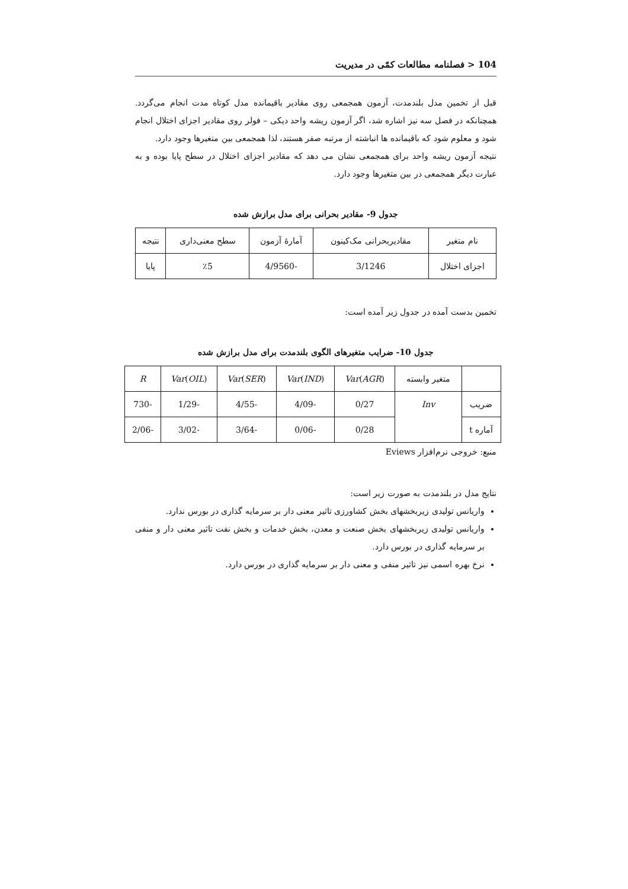104 < فصلنامه مطالعات کمّی در مدیریت
قبل از تخمین مدل بلندمدت، آزمون همجمعی روی مقادیر باقیمانده مدل کوتاه مدت انجام می‌گردد. همچنانکه در فصل سه نیز اشاره شد، اگر آزمون ریشه واحد دیکی – فولر روی مقادیر اجزای اختلال انجام شود و معلوم شود که باقیمانده ها انباشته از مرتبه صفر هستند، لذا همجمعی بین متغیرها وجود دارد.
نتیجه آزمون ریشه واحد برای همجمعی نشان می دهد که مقادیر اجزای اختلال در سطح پایا بوده و به عبارت دیگر همجمعی در بین متغیرها وجود دارد.
جدول 9- مقادیر بحرانی برای مدل برازش شده
| نام متغیر | مقادیربحرانی مک‌کینون | آمارهٔ آزمون | سطح معنی‌داری | نتیجه |
| اجزای اختلال | 3/1246 | -4/9560 | ٪5 | پایا |
تخمین بدست آمده در جدول زیر آمده است:
جدول 10- ضرایب متغیرهای الگوی بلندمدت برای مدل برازش شده
| | متغیر وابسته | Var ( AGR ) | Var ( IND ) | Var ( SER ) | Var ( OIL ) | R |
| ضریب | Inv | 0/27 | -4/09 | -4/55 | -1/29 | -730 |
| آماره t | | 0/28 | -0/06 | -3/64 | -3/02 | -2/06 |
منبع: خروجی نرم‌افزار Eviews
نتایج مدل در بلندمدت به صورت زیر است:
واریانس تولیدی زیربخشهای بخش کشاورزی تاثیر معنی دار بر سرمایه گذاری در بورس ندارد.
واریانس تولیدی زیربخشهای بخش صنعت و معدن، بخش خدمات و بخش نفت تاثیر معنی دار و منفی بر سرمایه گذاری در بورس دارد.
نرخ بهره اسمی نیز تاثیر منفی و معنی دار بر سرمایه گذاری در بورس دارد.